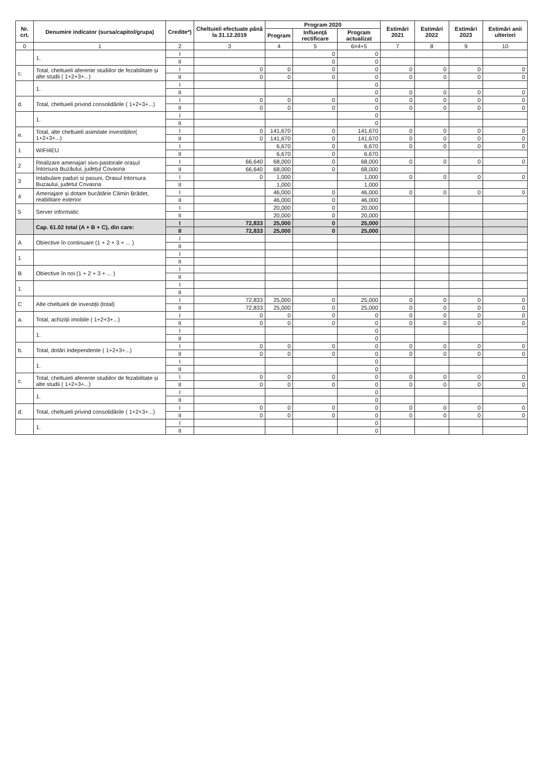| Nr. crt. | Denumire indicator (sursa/capitol/grupa) | Credite*) | Cheltuieli efectuate până la 31.12.2019 | Program 2020 | | | Estimări 2021 | Estimări 2022 | Estimări 2023 | Estimări anii ulteriori |
| --- | --- | --- | --- | --- | --- | --- | --- | --- | --- | --- |
| | | | | Program | Influență rectificare | Program actualizat | | | | |
| 0 | 1 | 2 | 3 | 4 | 5 | 6=4+5 | 7 | 8 | 9 | 10 |
| | 1. | I | | | 0 | 0 | | | | |
| | | II | | | 0 | 0 | | | | |
| c. | Total, cheltuieli aferente studiilor de fezabilitate și alte studii ( 1+2+3+...) | I | 0 | 0 | 0 | 0 | 0 | 0 | 0 | 0 |
| | | II | 0 | 0 | 0 | 0 | 0 | 0 | 0 | 0 |
| | 1. | I | | | | 0 | | | | |
| | | II | | | | 0 | 0 | 0 | 0 | 0 |
| d. | Total, cheltuieli privind consolidările ( 1+2+3+...) | I | 0 | 0 | 0 | 0 | 0 | 0 | 0 | 0 |
| | | II | 0 | 0 | 0 | 0 | 0 | 0 | 0 | 0 |
| | 1. | I | | | | 0 | | | | |
| | | II | | | | 0 | | | | |
| e. | Total, alte cheltuieli asimilate investițiilor( 1+2+3+...) | I | 0 | 141,670 | 0 | 141,670 | 0 | 0 | 0 | 0 |
| | | II | 0 | 141,670 | 0 | 141,670 | 0 | 0 | 0 | 0 |
| 1 | WIFI4EU | I | | 6,670 | 0 | 6,670 | 0 | 0 | 0 | 0 |
| | | II | | 6,670 | 0 | 6,670 | | | | |
| 2 | Realizare amenajari sivo-pastorale orașul Întorsura Buzăului, județul Covasna | I | 66,640 | 68,000 | 0 | 68,000 | 0 | 0 | 0 | 0 |
| | | II | 66,640 | 68,000 | 0 | 68,000 | | | | |
| 3 | Intabulare paduri si pasuni, Orasul Intorsura Buzaului, judetul Covasna | I | 0 | 1,000 | | 1,000 | 0 | 0 | 0 | 0 |
| | | II | | 1,000 | | 1,000 | | | | |
| 4 | Amenajare și dotare bucătărie Cămin Brădet, reabilitare exterior | I | | 46,000 | 0 | 46,000 | 0 | 0 | 0 | 0 |
| | | II | | 46,000 | 0 | 46,000 | | | | |
| 5 | Server informatic | I | | 20,000 | 0 | 20,000 | | | | |
| | | II | | 20,000 | 0 | 20,000 | | | | |
| | Cap. 61.02 total (A + B + C), din care: | I | 72,833 | 25,000 | 0 | 25,000 | | | | |
| | | II | 72,833 | 25,000 | 0 | 25,000 | | | | |
| A | Obiective în continuare (1 + 2 + 3 + ... ) | I | | | | | | | | |
| | | II | | | | | | | | |
| 1 | | I | | | | | | | | |
| | | II | | | | | | | | |
| B | Obiective în noi (1 + 2 + 3 + ... ) | I | | | | | | | | |
| | | II | | | | | | | | |
| 1 | | I | | | | | | | | |
| | | II | | | | | | | | |
| C | Alte cheltuieli de investiții (total) | I | 72,833 | 25,000 | 0 | 25,000 | 0 | 0 | 0 | 0 |
| | | II | 72,833 | 25,000 | 0 | 25,000 | 0 | 0 | 0 | 0 |
| a. | Total, achiziții imobile ( 1+2+3+...) | I | 0 | 0 | 0 | 0 | 0 | 0 | 0 | 0 |
| | | II | 0 | 0 | 0 | 0 | 0 | 0 | 0 | 0 |
| | 1. | I | | | | 0 | | | | |
| | | II | | | | 0 | | | | |
| b. | Total, dotări independente ( 1+2+3+...) | I | 0 | 0 | 0 | 0 | 0 | 0 | 0 | 0 |
| | | II | 0 | 0 | 0 | 0 | 0 | 0 | 0 | 0 |
| | 1. | I | | | | 0 | | | | |
| | | II | | | | 0 | | | | |
| c. | Total, cheltuieli aferente studiilor de fezabilitate și alte studii ( 1+2+3+...) | I | 0 | 0 | 0 | 0 | 0 | 0 | 0 | 0 |
| | | II | 0 | 0 | 0 | 0 | 0 | 0 | 0 | 0 |
| | 1. | I | | | | 0 | | | | |
| | | II | | | | 0 | | | | |
| d. | Total, cheltuieli privind consolidările ( 1+2+3+...) | I | 0 | 0 | 0 | 0 | 0 | 0 | 0 | 0 |
| | | II | 0 | 0 | 0 | 0 | 0 | 0 | 0 | 0 |
| | 1. | I | | | | 0 | | | | |
| | | II | | | | 0 | | | | |